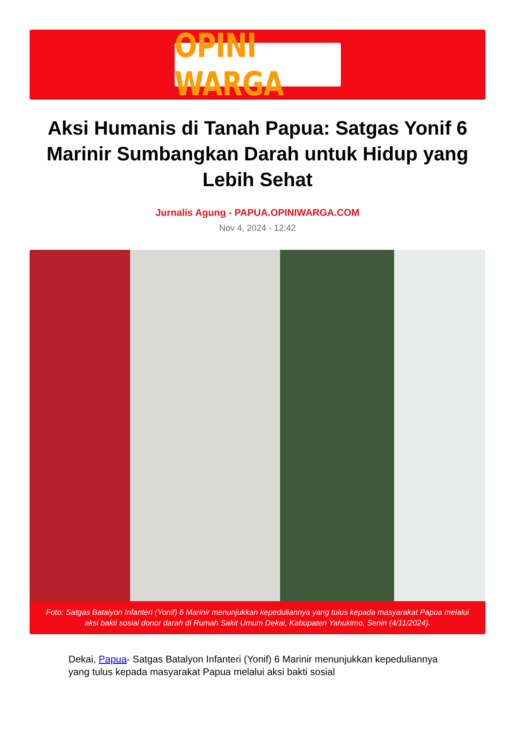OPINI WARGA
Aksi Humanis di Tanah Papua: Satgas Yonif 6 Marinir Sumbangkan Darah untuk Hidup yang Lebih Sehat
Jurnalis Agung - PAPUA.OPINIWARGA.COM
Nov 4, 2024 - 12:42
Foto: Satgas Batalyon Infanteri (Yonif) 6 Marinir menunjukkan kepeduliannya yang tulus kepada masyarakat Papua melalui aksi bakti sosial donor darah di Rumah Sakit Umum Dekai, Kabupaten Yahukimo, Senin (4/11/2024).
Dekai, Papua- Satgas Batalyon Infanteri (Yonif) 6 Marinir menunjukkan kepeduliannya yang tulus kepada masyarakat Papua melalui aksi bakti sosial